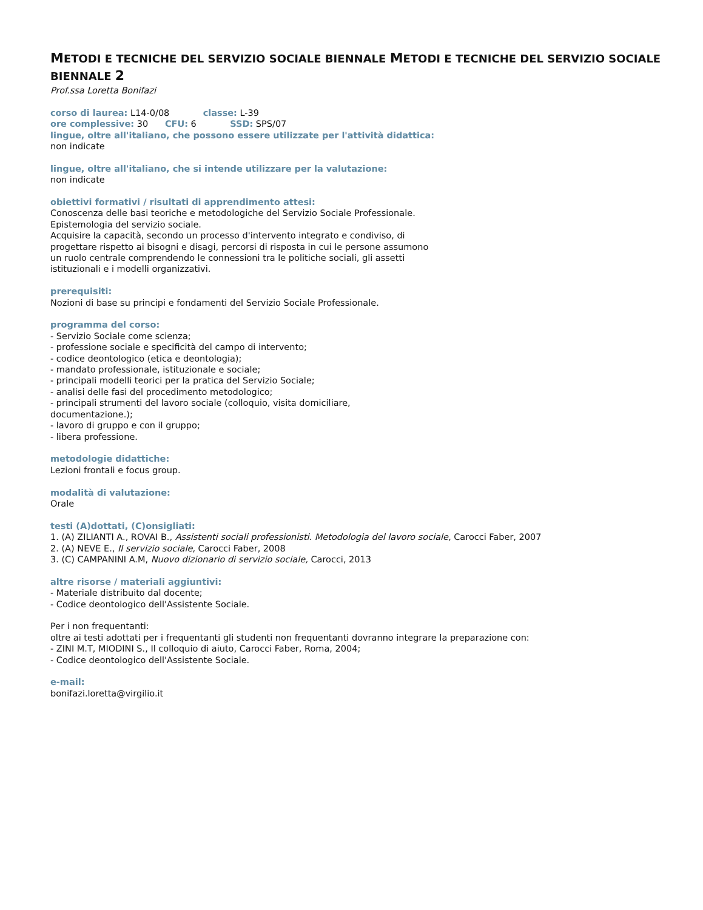METODI E TECNICHE DEL SERVIZIO SOCIALE BIENNALE METODI E TECNICHE DEL SERVIZIO SOCIALE BIENNALE 2
Prof.ssa Loretta Bonifazi
corso di laurea: L14-0/08 classe: L-39
ore complessive: 30 CFU: 6 SSD: SPS/07
lingue, oltre all'italiano, che possono essere utilizzate per l'attività didattica:
non indicate
lingue, oltre all'italiano, che si intende utilizzare per la valutazione:
non indicate
obiettivi formativi / risultati di apprendimento attesi:
Conoscenza delle basi teoriche e metodologiche del Servizio Sociale Professionale.
Epistemologia del servizio sociale.
Acquisire la capacità, secondo un processo d'intervento integrato e condiviso, di
progettare rispetto ai bisogni e disagi, percorsi di risposta in cui le persone assumono
un ruolo centrale comprendendo le connessioni tra le politiche sociali, gli assetti
istituzionali e i modelli organizzativi.
prerequisiti:
Nozioni di base su principi e fondamenti del Servizio Sociale Professionale.
programma del corso:
- Servizio Sociale come scienza;
- professione sociale e specificità del campo di intervento;
- codice deontologico (etica e deontologia);
- mandato professionale, istituzionale e sociale;
- principali modelli teorici per la pratica del Servizio Sociale;
- analisi delle fasi del procedimento metodologico;
- principali strumenti del lavoro sociale (colloquio, visita domiciliare,
documentazione.);
- lavoro di gruppo e con il gruppo;
- libera professione.
metodologie didattiche:
Lezioni frontali e focus group.
modalità di valutazione:
Orale
testi (A)dottati, (C)onsigliati:
1. (A) ZILIANTI A., ROVAI B., Assistenti sociali professionisti. Metodologia del lavoro sociale, Carocci Faber, 2007
2. (A) NEVE E., Il servizio sociale, Carocci Faber, 2008
3. (C) CAMPANINI A.M, Nuovo dizionario di servizio sociale, Carocci, 2013
altre risorse / materiali aggiuntivi:
- Materiale distribuito dal docente;
- Codice deontologico dell'Assistente Sociale.
Per i non frequentanti:
oltre ai testi adottati per i frequentanti gli studenti non frequentanti dovranno integrare la preparazione con:
- ZINI M.T, MIODINI S., Il colloquio di aiuto, Carocci Faber, Roma, 2004;
- Codice deontologico dell'Assistente Sociale.
e-mail:
bonifazi.loretta@virgilio.it